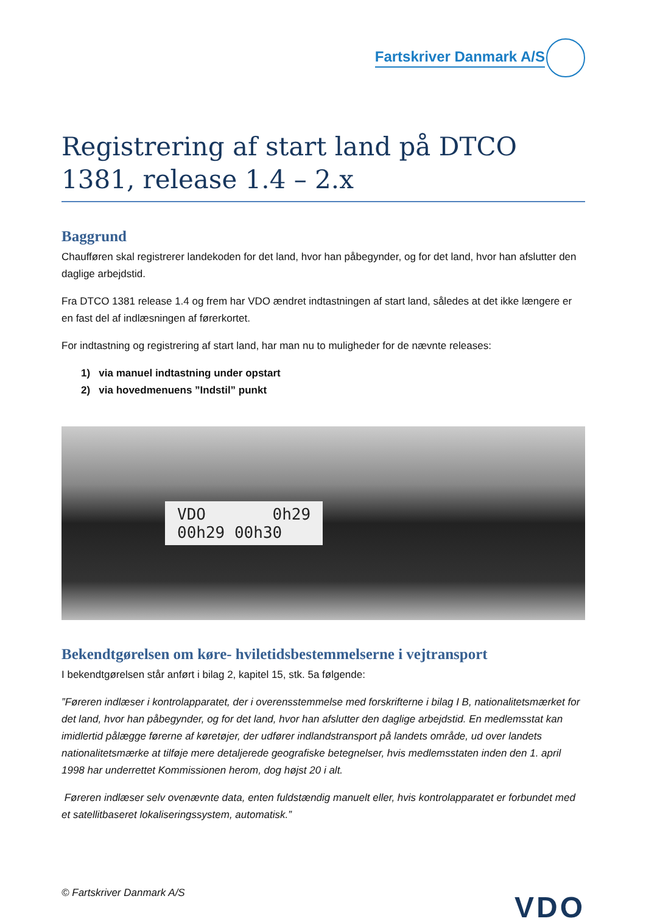Fartskriver Danmark A/S
Registrering af start land på DTCO 1381, release 1.4 – 2.x
Baggrund
Chaufføren skal registrerer landekoden for det land, hvor han påbegynder, og for det land, hvor han afslutter den daglige arbejdstid.
Fra DTCO 1381 release 1.4 og frem har VDO ændret indtastningen af start land, således at det ikke længere er en fast del af indlæsningen af førerkortet.
For indtastning og registrering af start land, har man nu to muligheder for de nævnte releases:
1) via manuel indtastning under opstart
2) via hovedmenuens ”Indstil” punkt
VDO 0h29
00h29 00h30
Bekendtgørelsen om køre- hviletidsbestemmelserne i vejtransport
I bekendtgørelsen står anført i bilag 2, kapitel 15, stk. 5a følgende:
”Føreren indlæser i kontrolapparatet, der i overensstemmelse med forskrifterne i bilag I B, nationalitetsmærket for det land, hvor han påbegynder, og for det land, hvor han afslutter den daglige arbejdstid. En medlemsstat kan imidlertid pålægge førerne af køretøjer, der udfører indlandstransport på landets område, ud over landets nationalitetsmærke at tilføje mere detaljerede geografiske betegnelser, hvis medlemsstaten inden den 1. april 1998 har underrettet Kommissionen herom, dog højst 20 i alt.
Føreren indlæser selv ovenævnte data, enten fuldstændig manuelt eller, hvis kontrolapparatet er forbundet med et satellitbaseret lokaliseringssystem, automatisk.”
© Fartskriver Danmark A/S
VDO